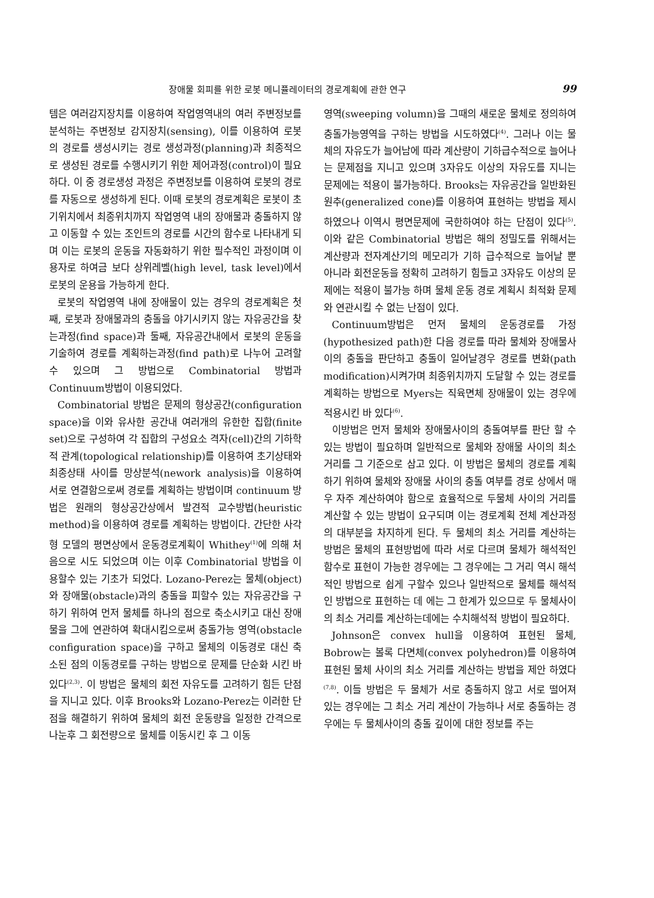장애물 회피를 위한 로봇 메니퓰레이터의 경로계획에 관한 연구 99
템은 여러감지장치를 이용하여 작업영역내의 여러 주변정보를 분석하는 주변정보 감지장치(sensing), 이를 이용하여 로봇의 경로를 생성시키는 경로 생성과정(planning)과 최종적으로 생성된 경로를 수행시키기 위한 제어과정(control)이 필요하다. 이 중 경로생성 과정은 주변정보를 이용하여 로봇의 경로를 자동으로 생성하게 된다. 이때 로봇의 경로계획은 로봇이 초기위치에서 최종위치까지 작업영역 내의 장애물과 충돌하지 않고 이동할 수 있는 조인트의 경로를 시간의 함수로 나타내게 되며 이는 로봇의 운동을 자동화하기 위한 필수적인 과정이며 이용자로 하여금 보다 상위레벨(high level, task level)에서 로봇의 운용을 가능하게 한다.
로봇의 작업영역 내에 장애물이 있는 경우의 경로계획은 첫째, 로봇과 장애물과의 충돌을 야기시키지 않는 자유공간을 찾는과정(find space)과 둘째, 자유공간내에서 로봇의 운동을 기술하여 경로를 계획하는과정(find path)로 나누어 고려할 수 있으며 그 방법으로 Combinatorial 방법과 Continuum방법이 이용되었다.
Combinatorial 방법은 문제의 형상공간(configuration space)을 이와 유사한 공간내 여러개의 유한한 집합(finite set)으로 구성하여 각 집합의 구성요소 격자(cell)간의 기하학적 관계(topological relationship)를 이용하여 초기상태와 최종상태 사이를 망상분석(nework analysis)을 이용하여 서로 연결함으로써 경로를 계획하는 방법이며 continuum 방법은 원래의 형상공간상에서 발견적 교수방법(heuristic method)을 이용하여 경로를 계획하는 방법이다. 간단한 사각형 모델의 평면상에서 운동경로계획이 Whithey<sup>(1)</sup>에 의해 처음으로 시도 되었으며 이는 이후 Combinatorial 방법을 이용할수 있는 기초가 되었다. Lozano-Perez는 물체(object)와 장애물(obstacle)과의 충돌을 피할수 있는 자유공간을 구하기 위하여 먼저 물체를 하나의 점으로 축소시키고 대신 장애물을 그에 연관하여 확대시킴으로써 충돌가능 영역(obstacle configuration space)을 구하고 물체의 이동경로 대신 축소된 점의 이동경로를 구하는 방법으로 문제를 단순화 시킨 바 있다<sup>(2,3)</sup>. 이 방법은 물체의 회전 자유도를 고려하기 힘든 단점을 지니고 있다. 이후 Brooks와 Lozano-Perez는 이러한 단점을 해결하기 위하여 물체의 회전 운동량을 일정한 간격으로 나눈후 그 회전량으로 물체를 이동시킨 후 그 이동
영역(sweeping volumn)을 그때의 새로운 물체로 정의하여 충돌가능영역을 구하는 방법을 시도하였다<sup>(4)</sup>. 그러나 이는 물체의 자유도가 늘어남에 따라 계산량이 기하급수적으로 늘어나는 문제점을 지니고 있으며 3자유도 이상의 자유도를 지니는 문제에는 적용이 불가능하다. Brooks는 자유공간을 일반화된 원추(generalized cone)를 이용하여 표현하는 방법을 제시하였으나 이역시 평면문제에 국한하여야 하는 단점이 있다<sup>(5)</sup>. 이와 같은 Combinatorial 방법은 해의 정밀도를 위해서는 계산량과 전자계산기의 메모리가 기하 급수적으로 늘어날 뿐 아니라 회전운동을 정확히 고려하기 힘들고 3자유도 이상의 문제에는 적용이 불가능 하며 물체 운동 경로 계획시 최적화 문제와 연관시킬 수 없는 난점이 있다.
Continuum방법은 먼저 물체의 운동경로를 가정(hypothesized path)한 다음 경로를 따라 물체와 장애물사이의 충돌을 판단하고 충돌이 일어날경우 경로를 변화(path modification)시켜가며 최종위치까지 도달할 수 있는 경로를 계획하는 방법으로 Myers는 직육면체 장애물이 있는 경우에 적용시킨 바 있다<sup>(6)</sup>.
이방법은 먼저 물체와 장애물사이의 충돌여부를 판단 할 수 있는 방법이 필요하며 일반적으로 물체와 장애물 사이의 최소거리를 그 기준으로 삼고 있다. 이 방법은 물체의 경로를 계획하기 위하여 물체와 장애물 사이의 충돌 여부를 경로 상에서 매우 자주 계산하여야 함으로 효율적으로 두물체 사이의 거리를 계산할 수 있는 방법이 요구되며 이는 경로계획 전체 계산과정의 대부분을 차지하게 된다. 두 물체의 최소 거리를 계산하는 방법은 물체의 표현방법에 따라 서로 다르며 물체가 해석적인 함수로 표현이 가능한 경우에는 그 경우에는 그 거리 역시 해석적인 방법으로 쉽게 구할수 있으나 일반적으로 물체를 해석적인 방법으로 표현하는 데 에는 그 한계가 있으므로 두 물체사이의 최소 거리를 계산하는데에는 수치해석적 방법이 필요하다.
Johnson은 convex hull을 이용하여 표현된 물체, Bobrow는 볼록 다면체(convex polyhedron)를 이용하여 표현된 물체 사이의 최소 거리를 계산하는 방법을 제안 하였다<sup>(7,8)</sup>. 이들 방법은 두 물체가 서로 충돌하지 않고 서로 떨어져 있는 경우에는 그 최소 거리 계산이 가능하나 서로 충돌하는 경우에는 두 물체사이의 충돌 깊이에 대한 정보를 주는